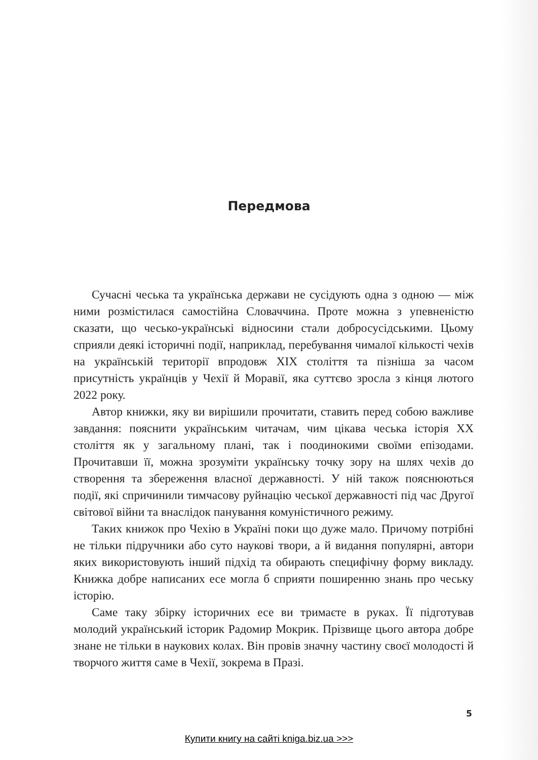Передмова
Сучасні чеська та українська держави не сусідують одна з одною — між ними розмістилася самостійна Словаччина. Проте можна з упевненістю сказати, що чесько-українські відносини стали добросусідськими. Цьому сприяли деякі історичні події, наприклад, перебування чималої кількості чехів на українській території впродовж XIX століття та пізніша за часом присутність українців у Чехії й Моравії, яка суттєво зросла з кінця лютого 2022 року.
Автор книжки, яку ви вирішили прочитати, ставить перед собою важливе завдання: пояснити українським читачам, чим цікава чеська історія XX століття як у загальному плані, так і поодинокими своїми епізодами. Прочитавши її, можна зрозуміти українську точку зору на шлях чехів до створення та збереження власної державності. У ній також пояснюються події, які спричинили тимчасову руйнацію чеської державності під час Другої світової війни та внаслідок панування комуністичного режиму.
Таких книжок про Чехію в Україні поки що дуже мало. Причому потрібні не тільки підручники або суто наукові твори, а й видання популярні, автори яких використовують інший підхід та обирають специфічну форму викладу. Книжка добре написаних есе могла б сприяти поширенню знань про чеську історію.
Саме таку збірку історичних есе ви тримаєте в руках. Її підготував молодий український історик Радомир Мокрик. Прізвище цього автора добре знане не тільки в наукових колах. Він провів значну частину своєї молодості й творчого життя саме в Чехії, зокрема в Празі.
5
Купити книгу на сайті kniga.biz.ua >>>